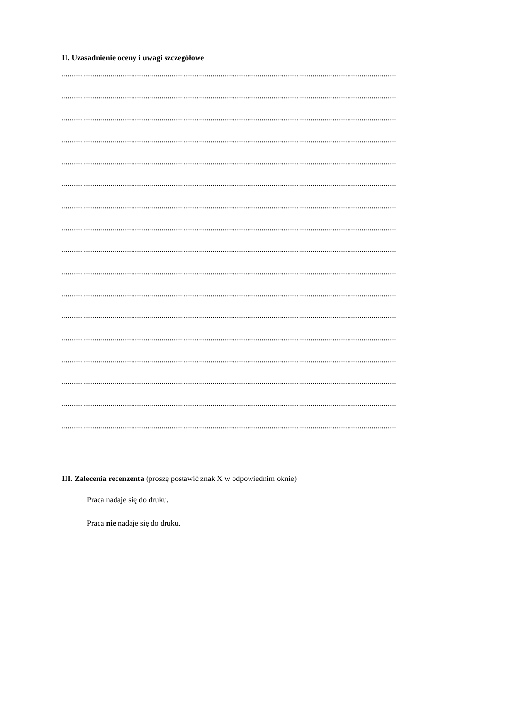II. Uzasadnienie oceny i uwagi szczegółowe
....................................................................................................................................................................
....................................................................................................................................................................
....................................................................................................................................................................
....................................................................................................................................................................
....................................................................................................................................................................
....................................................................................................................................................................
....................................................................................................................................................................
....................................................................................................................................................................
....................................................................................................................................................................
....................................................................................................................................................................
....................................................................................................................................................................
....................................................................................................................................................................
....................................................................................................................................................................
....................................................................................................................................................................
....................................................................................................................................................................
....................................................................................................................................................................
....................................................................................................................................................................
III. Zalecenia recenzenta (proszę postawić znak X w odpowiednim oknie)
Praca nadaje się do druku.
Praca nie nadaje się do druku.